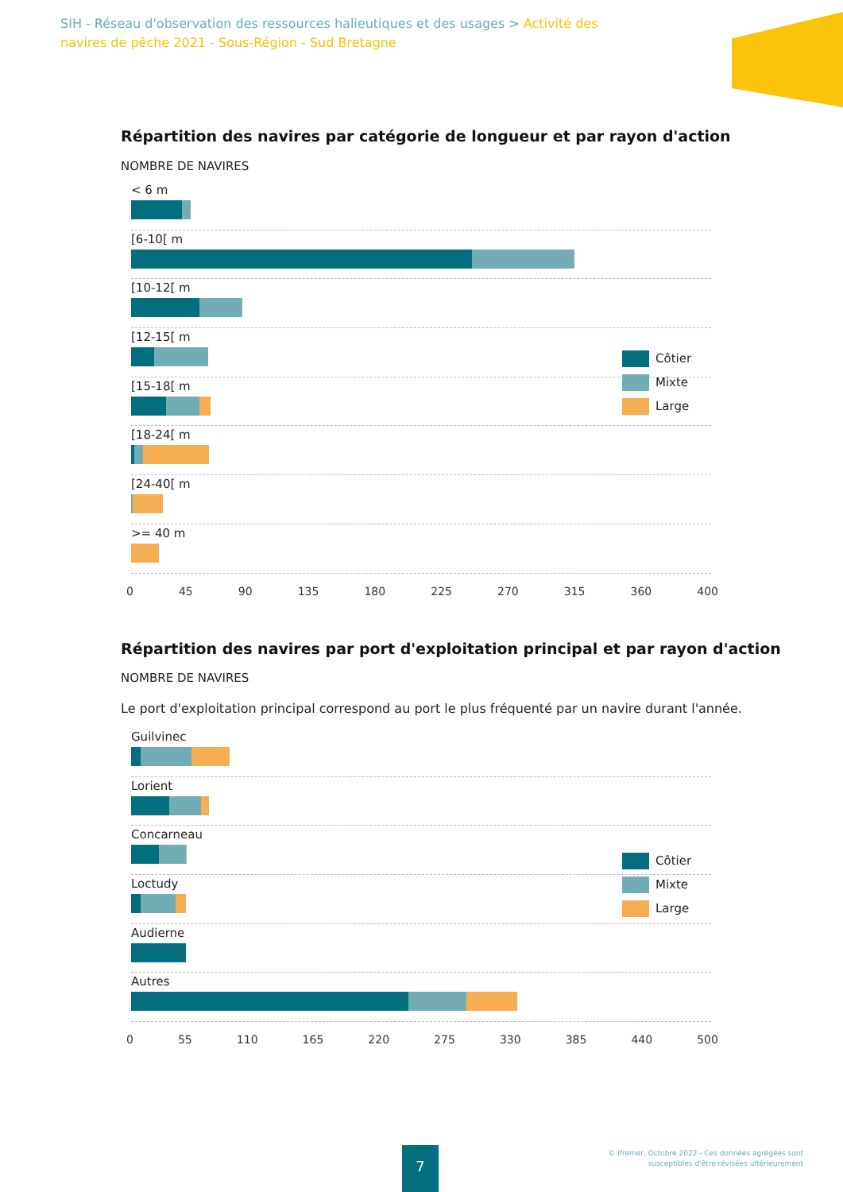SIH - Réseau d'observation des ressources halieutiques et des usages > Activité des navires de pêche 2021 - Sous-Région - Sud Bretagne
Répartition des navires par catégorie de longueur et par rayon d'action
NOMBRE DE NAVIRES
< 6 m
[6-10[ m
[10-12[ m
[12-15[ m
[15-18[ m
[18-24[ m
[24-40[ m
>= 40 m
0 45 90 135 180 225 270 315 360 400
Côtier
Mixte
Large
Répartition des navires par port d'exploitation principal et par rayon d'action
NOMBRE DE NAVIRES
Le port d'exploitation principal correspond au port le plus fréquenté par un navire durant l'année.
Guilvinec
Lorient
Concarneau
Loctudy
Audierne
Autres
0 55 110 165 220 275 330 385 440 500
Côtier
Mixte
Large
7
© Ifremer, Octobre 2022 - Ces données agrégées sont
susceptibles d'être révisées ultérieurement